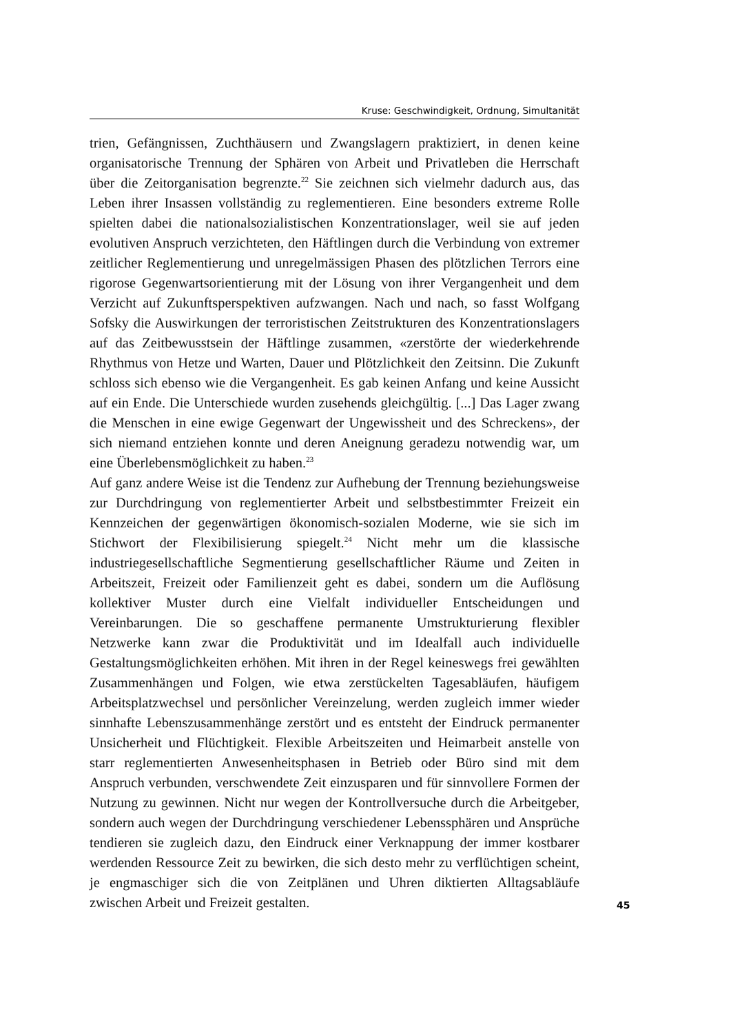Kruse: Geschwindigkeit, Ordnung, Simultanität
trien, Gefängnissen, Zuchthäusern und Zwangslagern praktiziert, in denen keine organisatorische Trennung der Sphären von Arbeit und Privatleben die Herrschaft über die Zeitorganisation begrenzte.<sup>22</sup> Sie zeichnen sich vielmehr dadurch aus, das Leben ihrer Insassen vollständig zu reglementieren. Eine besonders extreme Rolle spielten dabei die nationalsozialistischen Konzentrationslager, weil sie auf jeden evolutiven Anspruch verzichteten, den Häftlingen durch die Verbindung von extremer zeitlicher Reglementierung und unregelmässigen Phasen des plötzlichen Terrors eine rigorose Gegenwartsorientierung mit der Lösung von ihrer Vergangenheit und dem Verzicht auf Zukunftsperspektiven aufzwangen. Nach und nach, so fasst Wolfgang Sofsky die Auswirkungen der terroristischen Zeitstrukturen des Konzentrationslagers auf das Zeitbewusstsein der Häftlinge zusammen, «zerstörte der wiederkehrende Rhythmus von Hetze und Warten, Dauer und Plötzlichkeit den Zeitsinn. Die Zukunft schloss sich ebenso wie die Vergangenheit. Es gab keinen Anfang und keine Aussicht auf ein Ende. Die Unterschiede wurden zusehends gleichgültig. [...] Das Lager zwang die Menschen in eine ewige Gegenwart der Ungewissheit und des Schreckens», der sich niemand entziehen konnte und deren Aneignung geradezu notwendig war, um eine Überlebensmöglichkeit zu haben.<sup>23</sup>
Auf ganz andere Weise ist die Tendenz zur Aufhebung der Trennung beziehungsweise zur Durchdringung von reglementierter Arbeit und selbstbestimmter Freizeit ein Kennzeichen der gegenwärtigen ökonomisch-sozialen Moderne, wie sie sich im Stichwort der Flexibilisierung spiegelt.<sup>24</sup> Nicht mehr um die klassische industriegesellschaftliche Segmentierung gesellschaftlicher Räume und Zeiten in Arbeitszeit, Freizeit oder Familienzeit geht es dabei, sondern um die Auflösung kollektiver Muster durch eine Vielfalt individueller Entscheidungen und Vereinbarungen. Die so geschaffene permanente Umstrukturierung flexibler Netzwerke kann zwar die Produktivität und im Idealfall auch individuelle Gestaltungsmöglichkeiten erhöhen. Mit ihren in der Regel keineswegs frei gewählten Zusammenhängen und Folgen, wie etwa zerstückelten Tagesabläufen, häufigem Arbeitsplatzwechsel und persönlicher Vereinzelung, werden zugleich immer wieder sinnhafte Lebenszusammenhänge zerstört und es entsteht der Eindruck permanenter Unsicherheit und Flüchtigkeit. Flexible Arbeitszeiten und Heimarbeit anstelle von starr reglementierten Anwesenheitsphasen in Betrieb oder Büro sind mit dem Anspruch verbunden, verschwendete Zeit einzusparen und für sinnvollere Formen der Nutzung zu gewinnen. Nicht nur wegen der Kontrollversuche durch die Arbeitgeber, sondern auch wegen der Durchdringung verschiedener Lebenssphären und Ansprüche tendieren sie zugleich dazu, den Eindruck einer Verknappung der immer kostbarer werdenden Ressource Zeit zu bewirken, die sich desto mehr zu verflüchtigen scheint, je engmaschiger sich die von Zeitplänen und Uhren diktierten Alltagsabläufe zwischen Arbeit und Freizeit gestalten.
45